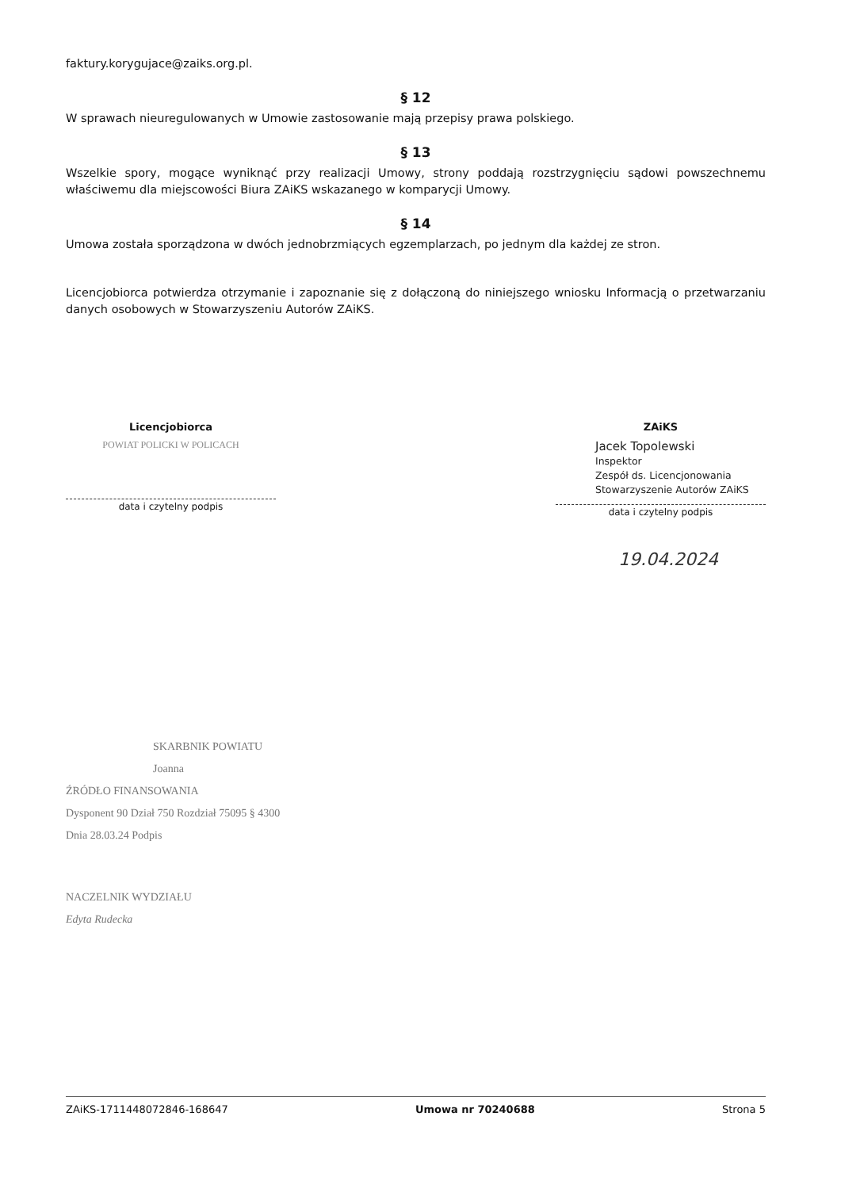faktury.korygujace@zaiks.org.pl.
§ 12
W sprawach nieuregulowanych w Umowie zastosowanie mają przepisy prawa polskiego.
§ 13
Wszelkie spory, mogące wyniknąć przy realizacji Umowy, strony poddają rozstrzygnięciu sądowi powszechnemu właściwemu dla miejscowości Biura ZAiKS wskazanego w komparycji Umowy.
§ 14
Umowa została sporządzona w dwóch jednobrzmiących egzemplarzach, po jednym dla każdej ze stron.
Licencjobiorca potwierdza otrzymanie i zapoznanie się z dołączoną do niniejszego wniosku Informacją o przetwarzaniu danych osobowych w Stowarzyszeniu Autorów ZAiKS.
Licencjobiorca
POWIAT POLICKI W POLICACH
data i czytelny podpis
ZAiKS
Jacek Topolewski
Inspektor
Zespół ds. Licencjonowania
Stowarzyszenie Autorów ZAiKS
data i czytelny podpis
19.04.2024
SKARBNIK POWIATU
Joanna
ŹRÓDŁO FINANSOWANIA
Dysponent 90 Dział 750 Rozdział 75095 § 4300
Dnia 28.03.24 Podpis
NACZELNIK WYDZIAŁU
Edyta Rudecka
ZAiKS-1711448072846-168647 Umowa nr 70240688 Strona 5